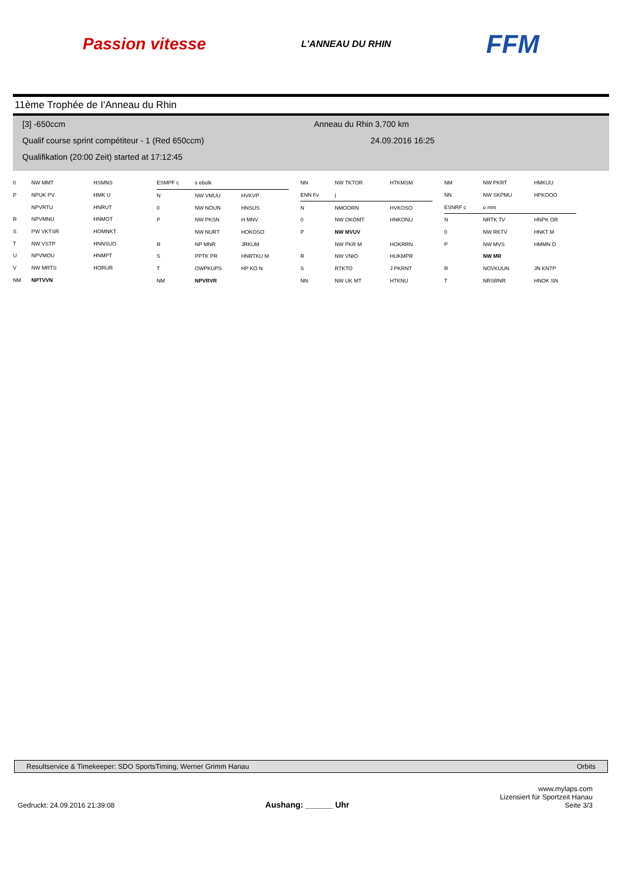Passion vitesse L'ANNEAU DU RHIN FFM
11ème Trophée de I'Anneau du Rhin
[3] -650ccm Anneau du Rhin 3,700 km
Qualif course sprint compétiteur - 1 (Red 650ccm) 24.09.2016 16:25
Qualifikation (20:00 Zeit) started at 17:12:45
| 0 | NW MMT | HSMNS |
| P | NPUK PV | HMK U |
| | NPVRTU | HNRUT |
| R | NPVMNU | HNMOT |
| S | PW VKTSR | HOMNKT |
| T | NW VSTP | HNNSUO |
| U | NPVMOU | HNMPT |
| V | NW MRTS | HORUR |
| NM | NPTVVN | |
| ESMPF c | s ebolk | |
| N | NW VMUU | HVKVP |
| 0 | NW NOUN | HNSUS |
| P | NW PKSN | H MNV |
| | NW NURT | HOKOSO |
| R | NP MNR | JRKUM |
| S | PPTK PR | HNRTKU M |
| T | OWPKUPS | HP KO N |
| NM | NPVRVR | |
| NN | NW TKTOR | HTKMSM |
| ENN Fv | j | |
| N | NMOORN | HVKOSO |
| 0 | NW OKOMT | HNKONU |
| P | NW MVUV | |
| | NW PKR M | HOKRRN |
| R | NW VNIO | HUKMPR |
| S | RTKTO | J PKRNT |
| NN | NW UK MT | HTKNU |
| NM | NW PKRT | HMKUU |
| NN | NW SKPMU | HPKOOO |
| ESNRF c | o mm | |
| N | NRTK TV | HNPK OR |
| 0 | NW RKTV | HNKT M |
| P | NW MVS | HMMN O |
| | NW MR | |
| R | NOVKUUN | JN KNTP |
| T | NRSRNR | HNOK SN |
Resultservice & Timekeeper: SDO SportsTiming, Werner Grimm Hanau Orbits
Gedruckt: 24.09.2016 21:39:08 Aushang: ______ Uhr www.mylaps.com
Lizensiert für Sportzeit Hanau
Seite 3/3